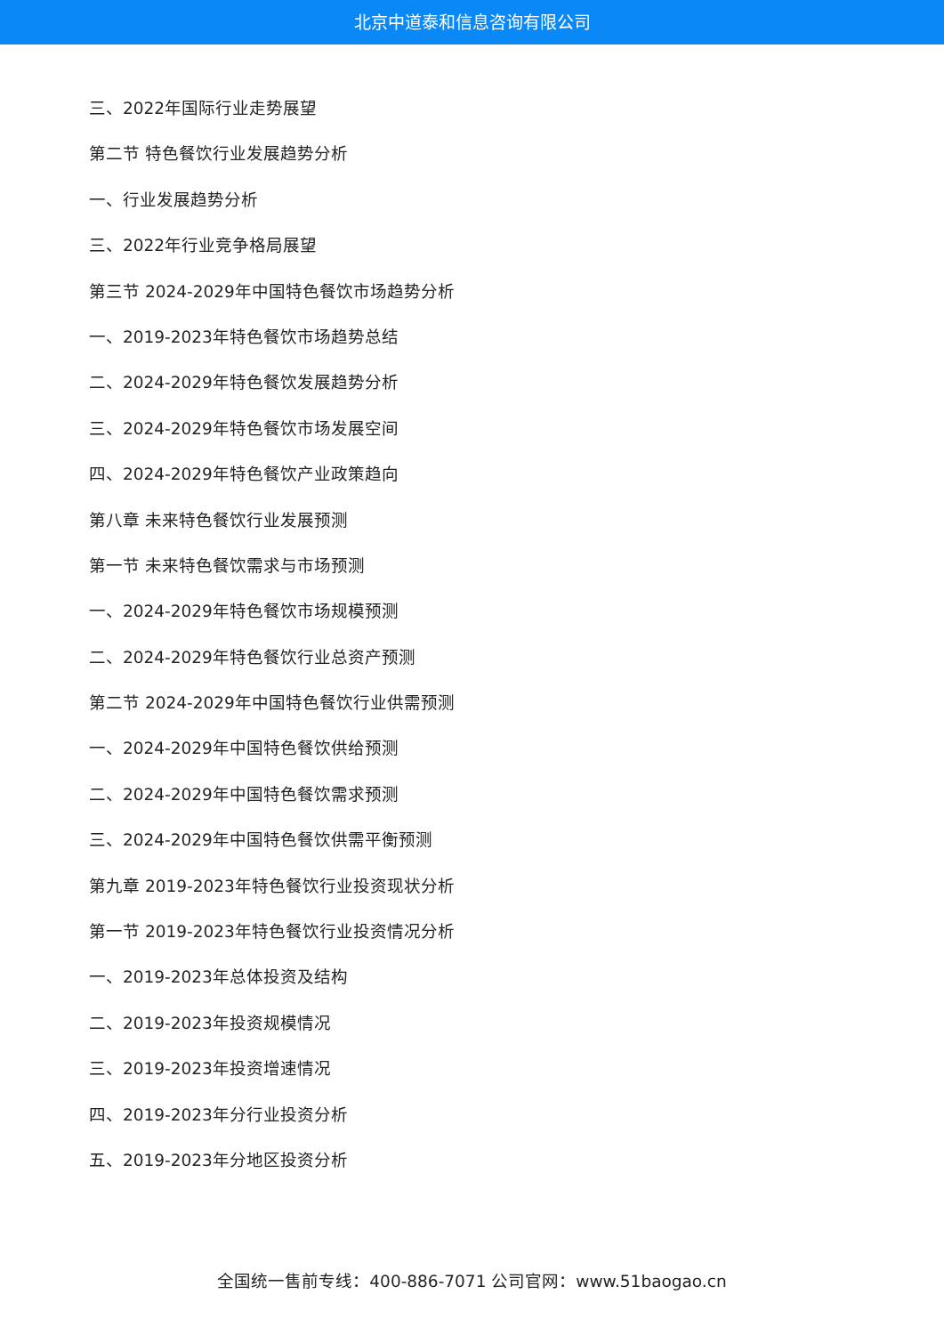北京中道泰和信息咨询有限公司
三、2022年国际行业走势展望
第二节 特色餐饮行业发展趋势分析
一、行业发展趋势分析
三、2022年行业竞争格局展望
第三节 2024-2029年中国特色餐饮市场趋势分析
一、2019-2023年特色餐饮市场趋势总结
二、2024-2029年特色餐饮发展趋势分析
三、2024-2029年特色餐饮市场发展空间
四、2024-2029年特色餐饮产业政策趋向
第八章 未来特色餐饮行业发展预测
第一节 未来特色餐饮需求与市场预测
一、2024-2029年特色餐饮市场规模预测
二、2024-2029年特色餐饮行业总资产预测
第二节 2024-2029年中国特色餐饮行业供需预测
一、2024-2029年中国特色餐饮供给预测
二、2024-2029年中国特色餐饮需求预测
三、2024-2029年中国特色餐饮供需平衡预测
第九章 2019-2023年特色餐饮行业投资现状分析
第一节 2019-2023年特色餐饮行业投资情况分析
一、2019-2023年总体投资及结构
二、2019-2023年投资规模情况
三、2019-2023年投资增速情况
四、2019-2023年分行业投资分析
五、2019-2023年分地区投资分析
全国统一售前专线：400-886-7071 公司官网：www.51baogao.cn